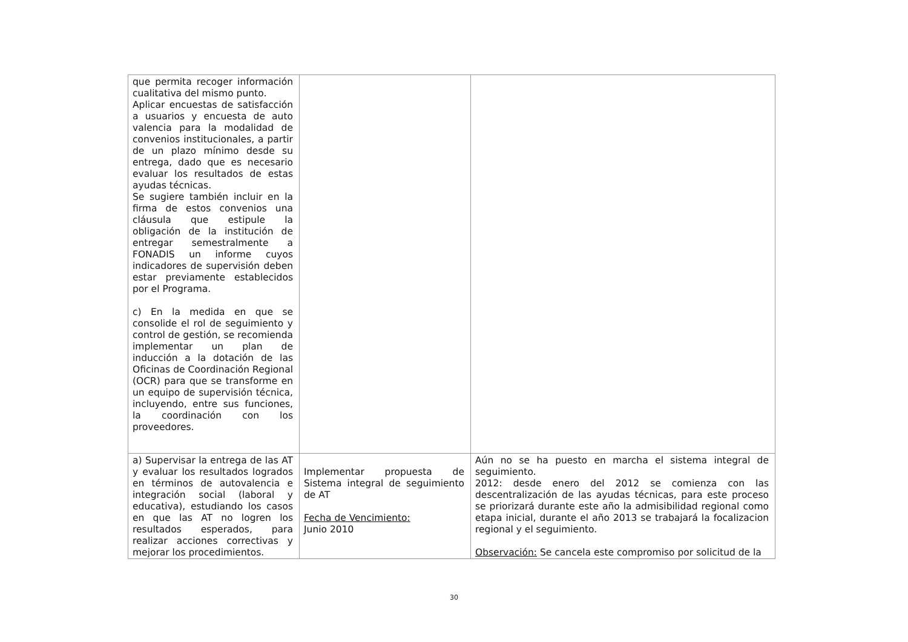| que permita recoger información cualitativa del mismo punto. Aplicar encuestas de satisfacción a usuarios y encuesta de auto valencia para la modalidad de convenios institucionales, a partir de un plazo mínimo desde su entrega, dado que es necesario evaluar los resultados de estas ayudas técnicas. Se sugiere también incluir en la firma de estos convenios una cláusula que estipule la obligación de la institución de entregar semestralmente a FONADIS un informe cuyos indicadores de supervisión deben estar previamente establecidos por el Programa. c) En la medida en que se consolide el rol de seguimiento y control de gestión, se recomienda implementar un plan de inducción a la dotación de las Oficinas de Coordinación Regional (OCR) para que se transforme en un equipo de supervisión técnica, incluyendo, entre sus funciones, la coordinación con los proveedores. | | |
| a) Supervisar la entrega de las AT y evaluar los resultados logrados en términos de autovalencia e integración social (laboral y educativa), estudiando los casos en que las AT no logren los resultados esperados, para realizar acciones correctivas y mejorar los procedimientos. | Implementar propuesta de Sistema integral de seguimiento de AT Fecha de Vencimiento: Junio 2010 | Aún no se ha puesto en marcha el sistema integral de seguimiento. 2012: desde enero del 2012 se comienza con las descentralización de las ayudas técnicas, para este proceso se priorizará durante este año la admisibilidad regional como etapa inicial, durante el año 2013 se trabajará la focalizacion regional y el seguimiento. Observación: Se cancela este compromiso por solicitud de la |
30